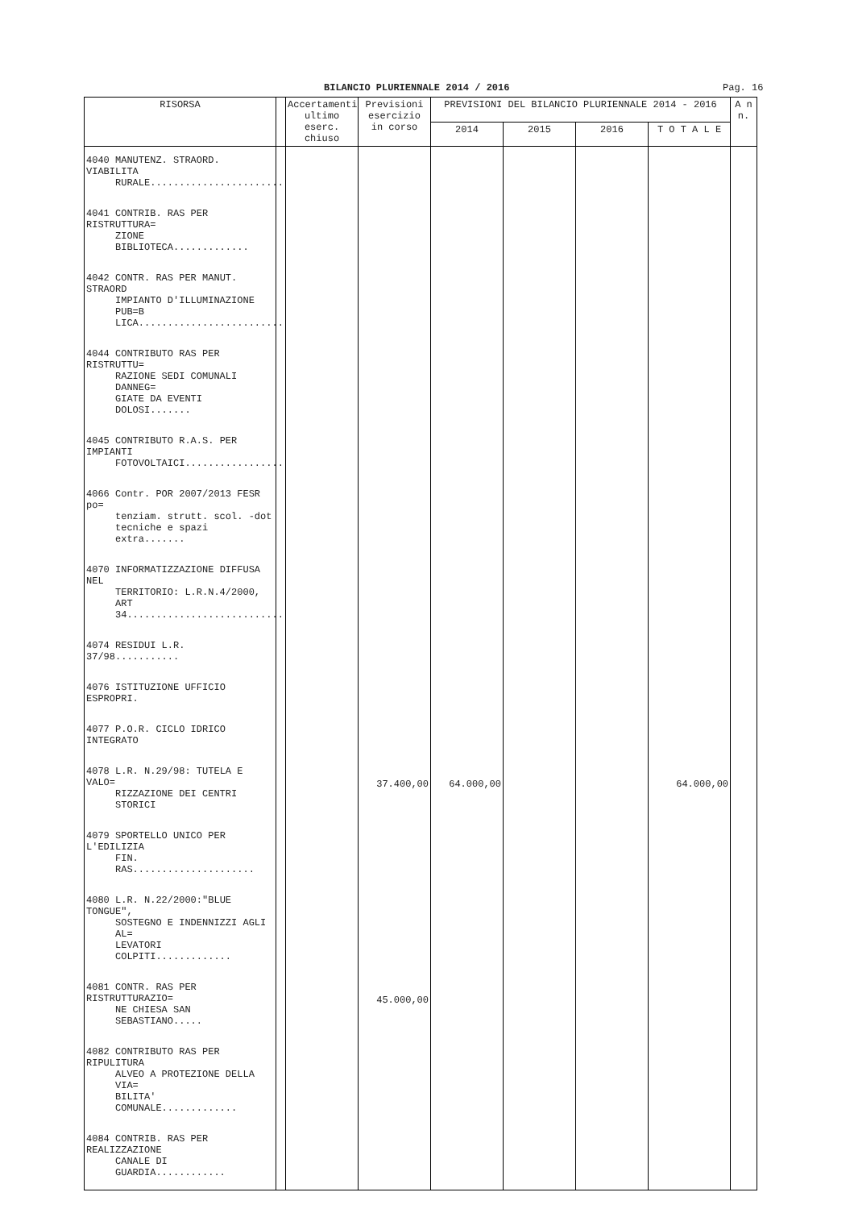BILANCIO PLURIENNALE 2014 / 2016 Pag. 16
| RISORSA | | Accertamenti ultimo eserc. chiuso | Previsioni esercizio in corso | PREVISIONI DEL BILANCIO PLURIENNALE 2014 - 2016 | | | | A n n. |
| --- | --- | --- | --- | --- | --- | --- | --- | --- |
| | | | | 2014 | 2015 | 2016 | T O T A L E | |
| 4040 MANUTENZ. STRAORD. VIABILITA RURALE....................... | | | | | | | | |
| 4041 CONTRIB. RAS PER RISTRUTTURA= ZIONE BIBLIOTECA............. | | | | | | | | |
| 4042 CONTR. RAS PER MANUT. STRAORD IMPIANTO D'ILLUMINAZIONE PUB=B LICA......................... | | | | | | | | |
| 4044 CONTRIBUTO RAS PER RISTRUTTU= RAZIONE SEDI COMUNALI DANNEG= GIATE DA EVENTI DOLOSI....... | | | | | | | | |
| 4045 CONTRIBUTO R.A.S. PER IMPIANTI FOTOVOLTAICI................. | | | | | | | | |
| 4066 Contr. POR 2007/2013 FESR po= tenziam. strutt. scol. -dot tecniche e spazi extra....... | | | | | | | | |
| 4070 INFORMATIZZAZIONE DIFFUSA NEL TERRITORIO: L.R.N.4/2000, ART 34........................... | | | | | | | | |
| 4074 RESIDUI L.R. 37/98........... | | | | | | | | |
| 4076 ISTITUZIONE UFFICIO ESPROPRI. | | | | | | | | |
| 4077 P.O.R. CICLO IDRICO INTEGRATO | | | | | | | | |
| 4078 L.R. N.29/98: TUTELA E VALO= RIZZAZIONE DEI CENTRI STORICI | | | 37.400,00 | 64.000,00 | | | 64.000,00 | |
| 4079 SPORTELLO UNICO PER L'EDILIZIA FIN. RAS..................... | | | | | | | | |
| 4080 L.R. N.22/2000:"BLUE TONGUE", SOSTEGNO E INDENNIZZI AGLI AL= LEVATORI COLPITI............. | | | | | | | | |
| 4081 CONTR. RAS PER RISTRUTTURAZIO= NE CHIESA SAN SEBASTIANO..... | | | 45.000,00 | | | | | |
| 4082 CONTRIBUTO RAS PER RIPULITURA ALVEO A PROTEZIONE DELLA VIA= BILITA' COMUNALE............. | | | | | | | | |
| 4084 CONTRIB. RAS PER REALIZZAZIONE CANALE DI GUARDIA............ | | | | | | | | |